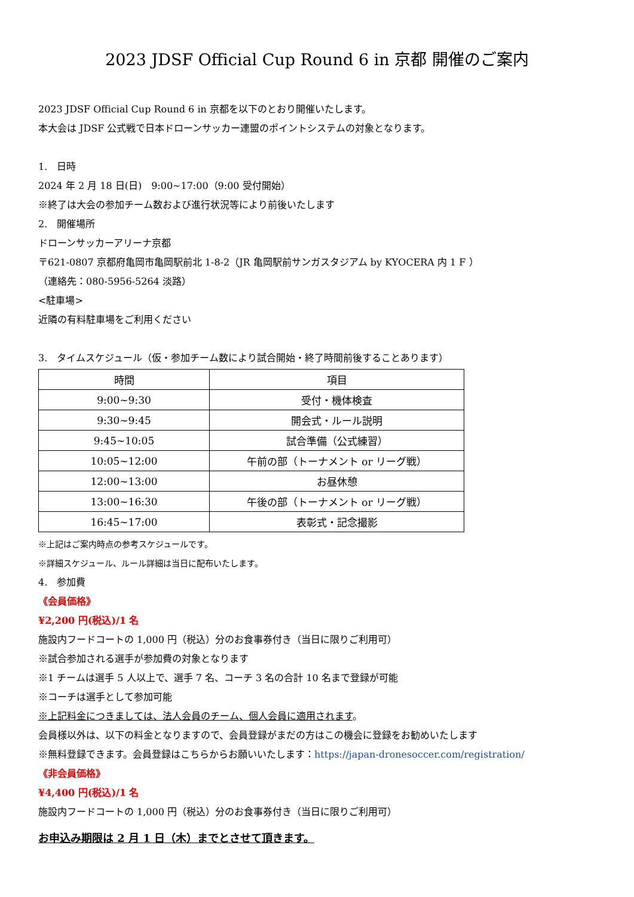2023 JDSF Official Cup Round 6 in 京都 開催のご案内
2023 JDSF Official Cup Round 6 in 京都を以下のとおり開催いたします。
本大会は JDSF 公式戦で日本ドローンサッカー連盟のポイントシステムの対象となります。
1.　日時
2024 年 2 月 18 日(日)　9:00~17:00（9:00 受付開始）
※終了は大会の参加チーム数および進行状況等により前後いたします
2.　開催場所
ドローンサッカーアリーナ京都
〒621-0807 京都府亀岡市亀岡駅前北 1-8-2（JR 亀岡駅前サンガスタジアム by KYOCERA 内 1 F ）
（連絡先：080-5956-5264 淡路）
<駐車場>
近隣の有料駐車場をご利用ください
3.　タイムスケジュール（仮・参加チーム数により試合開始・終了時間前後することあります）
| 時間 | 項目 |
| --- | --- |
| 9:00~9:30 | 受付・機体検査 |
| 9:30~9:45 | 開会式・ルール説明 |
| 9:45~10:05 | 試合準備（公式練習） |
| 10:05~12:00 | 午前の部（トーナメント or リーグ戦） |
| 12:00~13:00 | お昼休憩 |
| 13:00~16:30 | 午後の部（トーナメント or リーグ戦） |
| 16:45~17:00 | 表彰式・記念撮影 |
※上記はご案内時点の参考スケジュールです。
※詳細スケジュール、ルール詳細は当日に配布いたします。
4.　参加費
《会員価格》
¥2,200 円(税込)/1 名
施設内フードコートの 1,000 円（税込）分のお食事券付き（当日に限りご利用可）
※試合参加される選手が参加費の対象となります
※1 チームは選手 5 人以上で、選手 7 名、コーチ 3 名の合計 10 名まで登録が可能
※コーチは選手として参加可能
※上記料金につきましては、法人会員のチーム、個人会員に適用されます。
会員様以外は、以下の料金となりますので、会員登録がまだの方はこの機会に登録をお勧めいたします
※無料登録できます。会員登録はこちらからお願いいたします：https://japan-dronesoccer.com/registration/
《非会員価格》
¥4,400 円(税込)/1 名
施設内フードコートの 1,000 円（税込）分のお食事券付き（当日に限りご利用可）
お申込み期限は 2 月 1 日（木）までとさせて頂きます。